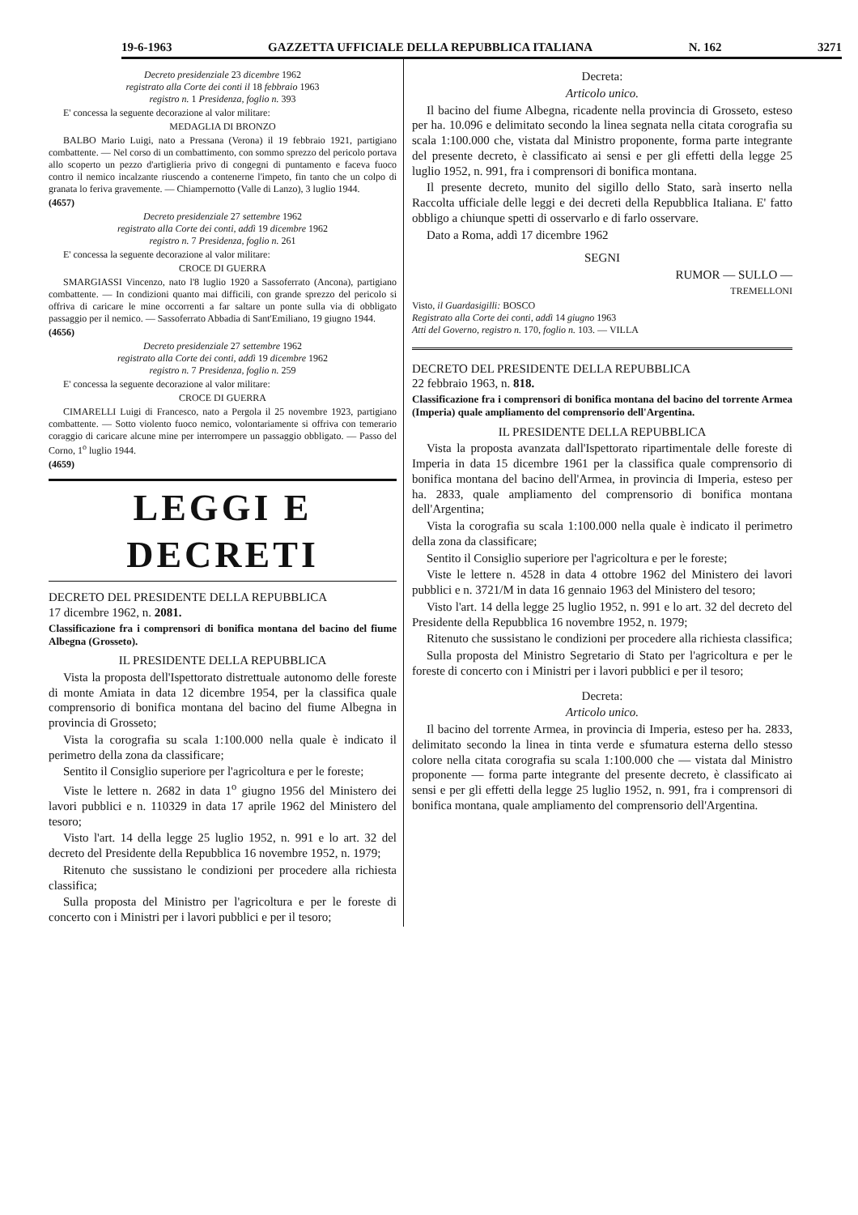19-6-1963 GAZZETTA UFFICIALE DELLA REPUBBLICA ITALIANA N. 162 3271
Decreto presidenziale 23 dicembre 1962
registrato alla Corte dei conti il 18 febbraio 1963
registro n. 1 Presidenza, foglio n. 393
E' concessa la seguente decorazione al valor militare:
MEDAGLIA DI BRONZO
BALBO Mario Luigi, nato a Pressana (Verona) il 19 febbraio 1921, partigiano combattente. — Nel corso di un combattimento, con sommo sprezzo del pericolo portava allo scoperto un pezzo d'artiglieria privo di congegni di puntamento e faceva fuoco contro il nemico incalzante riuscendo a contenerne l'impeto, fin tanto che un colpo di granata lo feriva gravemente. — Chiampernotto (Valle di Lanzo), 3 luglio 1944.
(4657)
Decreto presidenziale 27 settembre 1962
registrato alla Corte dei conti, addì 19 dicembre 1962
registro n. 7 Presidenza, foglio n. 261
E' concessa la seguente decorazione al valor militare:
CROCE DI GUERRA
SMARGIASSI Vincenzo, nato l'8 luglio 1920 a Sassoferrato (Ancona), partigiano combattente. — In condizioni quanto mai difficili, con grande sprezzo del pericolo si offriva di caricare le mine occorrenti a far saltare un ponte sulla via di obbligato passaggio per il nemico. — Sassoferrato Abbadia di Sant'Emiliano, 19 giugno 1944.
(4656)
Decreto presidenziale 27 settembre 1962
registrato alla Corte dei conti, addì 19 dicembre 1962
registro n. 7 Presidenza, foglio n. 259
E' concessa la seguente decorazione al valor militare:
CROCE DI GUERRA
CIMARELLI Luigi di Francesco, nato a Pergola il 25 novembre 1923, partigiano combattente. — Sotto violento fuoco nemico, volontariamente si offriva con temerario coraggio di caricare alcune mine per interrompere un passaggio obbligato. — Passo del Corno, 1<sup>o</sup> luglio 1944.
(4659)
LEGGI E DECRETI
DECRETO DEL PRESIDENTE DELLA REPUBBLICA
17 dicembre 1962, n. 2081.
Classificazione fra i comprensori di bonifica montana del bacino del fiume Albegna (Grosseto).
IL PRESIDENTE DELLA REPUBBLICA
Vista la proposta dell'Ispettorato distrettuale autonomo delle foreste di monte Amiata in data 12 dicembre 1954, per la classifica quale comprensorio di bonifica montana del bacino del fiume Albegna in provincia di Grosseto;
Vista la corografia su scala 1:100.000 nella quale è indicato il perimetro della zona da classificare;
Sentito il Consiglio superiore per l'agricoltura e per le foreste;
Viste le lettere n. 2682 in data 1<sup>o</sup> giugno 1956 del Ministero dei lavori pubblici e n. 110329 in data 17 aprile 1962 del Ministero del tesoro;
Visto l'art. 14 della legge 25 luglio 1952, n. 991 e lo art. 32 del decreto del Presidente della Repubblica 16 novembre 1952, n. 1979;
Ritenuto che sussistano le condizioni per procedere alla richiesta classifica;
Sulla proposta del Ministro per l'agricoltura e per le foreste di concerto con i Ministri per i lavori pubblici e per il tesoro;
Decreta:
Articolo unico.
Il bacino del fiume Albegna, ricadente nella provincia di Grosseto, esteso per ha. 10.096 e delimitato secondo la linea segnata nella citata corografia su scala 1:100.000 che, vistata dal Ministro proponente, forma parte integrante del presente decreto, è classificato ai sensi e per gli effetti della legge 25 luglio 1952, n. 991, fra i comprensori di bonifica montana.
Il presente decreto, munito del sigillo dello Stato, sarà inserto nella Raccolta ufficiale delle leggi e dei decreti della Repubblica Italiana. E' fatto obbligo a chiunque spetti di osservarlo e di farlo osservare.
Dato a Roma, addì 17 dicembre 1962
SEGNI
RUMOR — SULLO —
TREMELLONI
Visto, il Guardasigilli: BOSCO
Registrato alla Corte dei conti, addì 14 giugno 1963
Atti del Governo, registro n. 170, foglio n. 103. — VILLA
DECRETO DEL PRESIDENTE DELLA REPUBBLICA
22 febbraio 1963, n. 818.
Classificazione fra i comprensori di bonifica montana del bacino del torrente Armea (Imperia) quale ampliamento del comprensorio dell'Argentina.
IL PRESIDENTE DELLA REPUBBLICA
Vista la proposta avanzata dall'Ispettorato ripartimentale delle foreste di Imperia in data 15 dicembre 1961 per la classifica quale comprensorio di bonifica montana del bacino dell'Armea, in provincia di Imperia, esteso per ha. 2833, quale ampliamento del comprensorio di bonifica montana dell'Argentina;
Vista la corografia su scala 1:100.000 nella quale è indicato il perimetro della zona da classificare;
Sentito il Consiglio superiore per l'agricoltura e per le foreste;
Viste le lettere n. 4528 in data 4 ottobre 1962 del Ministero dei lavori pubblici e n. 3721/M in data 16 gennaio 1963 del Ministero del tesoro;
Visto l'art. 14 della legge 25 luglio 1952, n. 991 e lo art. 32 del decreto del Presidente della Repubblica 16 novembre 1952, n. 1979;
Ritenuto che sussistano le condizioni per procedere alla richiesta classifica;
Sulla proposta del Ministro Segretario di Stato per l'agricoltura e per le foreste di concerto con i Ministri per i lavori pubblici e per il tesoro;
Decreta:
Articolo unico.
Il bacino del torrente Armea, in provincia di Imperia, esteso per ha. 2833, delimitato secondo la linea in tinta verde e sfumatura esterna dello stesso colore nella citata corografia su scala 1:100.000 che — vistata dal Ministro proponente — forma parte integrante del presente decreto, è classificato ai sensi e per gli effetti della legge 25 luglio 1952, n. 991, fra i comprensori di bonifica montana, quale ampliamento del comprensorio dell'Argentina.